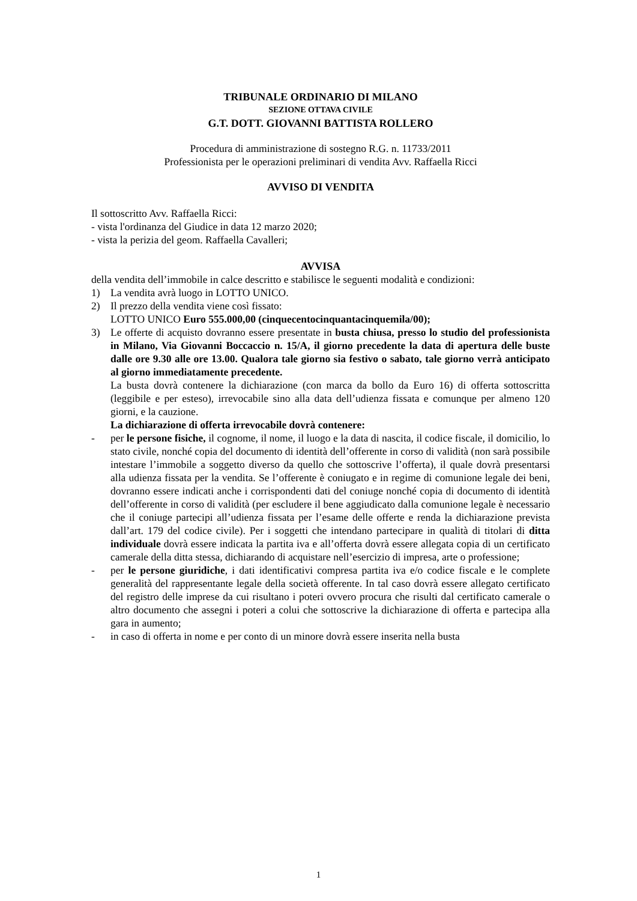TRIBUNALE ORDINARIO DI MILANO
SEZIONE OTTAVA CIVILE
G.T. DOTT. GIOVANNI BATTISTA ROLLERO
Procedura di amministrazione di sostegno R.G. n. 11733/2011
Professionista per le operazioni preliminari di vendita Avv. Raffaella Ricci
AVVISO DI VENDITA
Il sottoscritto Avv. Raffaella Ricci:
- vista l'ordinanza del Giudice in data 12 marzo 2020;
- vista la perizia del geom. Raffaella Cavalleri;
AVVISA
della vendita dell’immobile in calce descritto e stabilisce le seguenti modalità e condizioni:
1) La vendita avrà luogo in LOTTO UNICO.
2) Il prezzo della vendita viene così fissato:
LOTTO UNICO Euro 555.000,00 (cinquecentocinquantacinquemila/00);
3) Le offerte di acquisto dovranno essere presentate in busta chiusa, presso lo studio del professionista in Milano, Via Giovanni Boccaccio n. 15/A, il giorno precedente la data di apertura delle buste dalle ore 9.30 alle ore 13.00. Qualora tale giorno sia festivo o sabato, tale giorno verrà anticipato al giorno immediatamente precedente.
La busta dovrà contenere la dichiarazione (con marca da bollo da Euro 16) di offerta sottoscritta (leggibile e per esteso), irrevocabile sino alla data dell’udienza fissata e comunque per almeno 120 giorni, e la cauzione.
La dichiarazione di offerta irrevocabile dovrà contenere:
- per le persone fisiche, il cognome, il nome, il luogo e la data di nascita, il codice fiscale, il domicilio, lo stato civile, nonché copia del documento di identità dell’offerente in corso di validità (non sarà possibile intestare l’immobile a soggetto diverso da quello che sottoscrive l’offerta), il quale dovrà presentarsi alla udienza fissata per la vendita. Se l’offerente è coniugato e in regime di comunione legale dei beni, dovranno essere indicati anche i corrispondenti dati del coniuge nonché copia di documento di identità dell’offerente in corso di validità (per escludere il bene aggiudicato dalla comunione legale è necessario che il coniuge partecipi all’udienza fissata per l’esame delle offerte e renda la dichiarazione prevista dall’art. 179 del codice civile). Per i soggetti che intendano partecipare in qualità di titolari di ditta individuale dovrà essere indicata la partita iva e all’offerta dovrà essere allegata copia di un certificato camerale della ditta stessa, dichiarando di acquistare nell’esercizio di impresa, arte o professione;
- per le persone giuridiche, i dati identificativi compresa partita iva e/o codice fiscale e le complete generalità del rappresentante legale della società offerente. In tal caso dovrà essere allegato certificato del registro delle imprese da cui risultano i poteri ovvero procura che risulti dal certificato camerale o altro documento che assegni i poteri a colui che sottoscrive la dichiarazione di offerta e partecipa alla gara in aumento;
- in caso di offerta in nome e per conto di un minore dovrà essere inserita nella busta
1